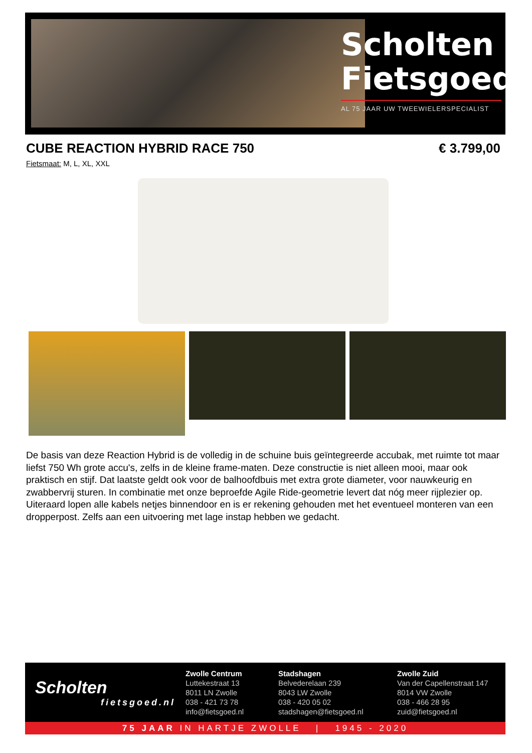Scholten Fietsgoed
AL 75 JAAR UW TWEEWIELERSPECIALIST
CUBE REACTION HYBRID RACE 750 € 3.799,00
Fietsmaat: M, L, XL, XXL
De basis van deze Reaction Hybrid is de volledig in de schuine buis geïntegreerde accubak, met ruimte tot maar liefst 750 Wh grote accu's, zelfs in de kleine frame-maten. Deze constructie is niet alleen mooi, maar ook praktisch en stijf. Dat laatste geldt ook voor de balhoofdbuis met extra grote diameter, voor nauwkeurig en zwabbervrij sturen. In combinatie met onze beproefde Agile Ride-geometrie levert dat nóg meer rijplezier op. Uiteraard lopen alle kabels netjes binnendoor en is er rekening gehouden met het eventueel monteren van een dropperpost. Zelfs aan een uitvoering met lage instap hebben we gedacht.
Scholten
fietsgoed.nl
Zwolle Centrum
Luttekestraat 13
8011 LN Zwolle
038 - 421 73 78
info@fietsgoed.nl
Stadshagen
Belvederelaan 239
8043 LW Zwolle
038 - 420 05 02
stadshagen@fietsgoed.nl
Zwolle Zuid
Van der Capellenstraat 147
8014 VW Zwolle
038 - 466 28 95
zuid@fietsgoed.nl
75 JAAR IN HARTJE ZWOLLE | 1945 - 2020